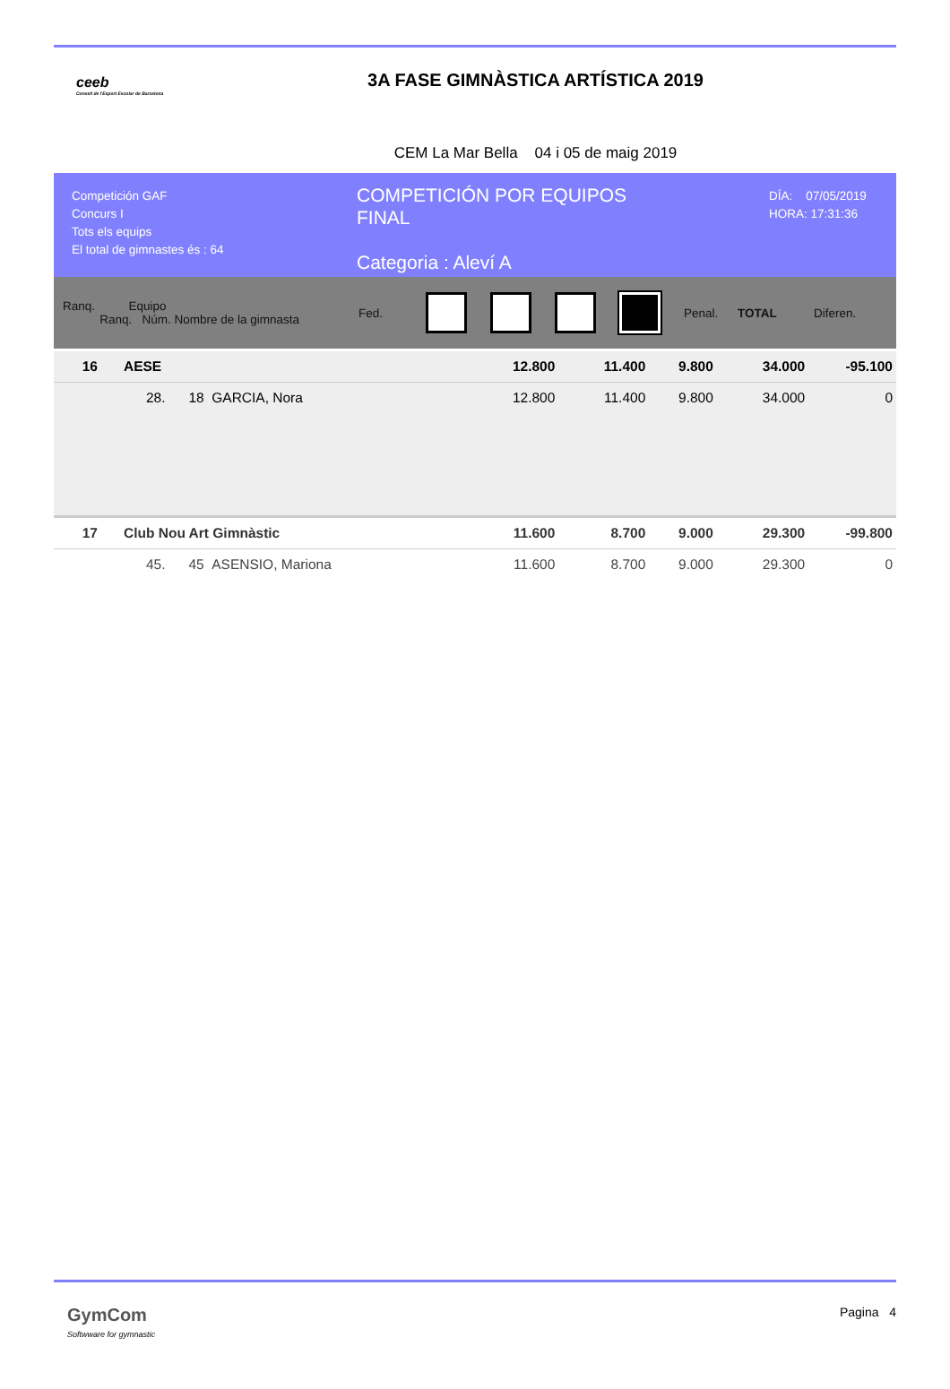ceeb
Consell de l'Esport Escolar de Barcelona
3A FASE GIMNÀSTICA ARTÍSTICA 2019
CEM La Mar Bella 04 i 05 de maig 2019
Competición GAF
Concurs I
Tots els equips
El total de gimnastes és : 64
COMPETICIÓN POR EQUIPOS
FINAL
Categoria : Aleví A
DÍA: 07/05/2019
HORA: 17:31:36
Ranq. Equipo
Ranq. Núm. Nombre de la gimnasta
Fed. Penal. TOTAL Diferen.
| 16 | AESE | 12.800 | | 11.400 | 9.800 | | 34.000 | -95.100 |
| | 28. 18 GARCIA, Nora | 12.800 | | 11.400 | 9.800 | | 34.000 | 0 |
| 17 | Club Nou Art Gimnàstic | 11.600 | | 8.700 | 9.000 | | 29.300 | -99.800 |
| | 45. 45 ASENSIO, Mariona | 11.600 | | 8.700 | 9.000 | | 29.300 | 0 |
GymCom
Softwware for gymnastic
Pagina 4